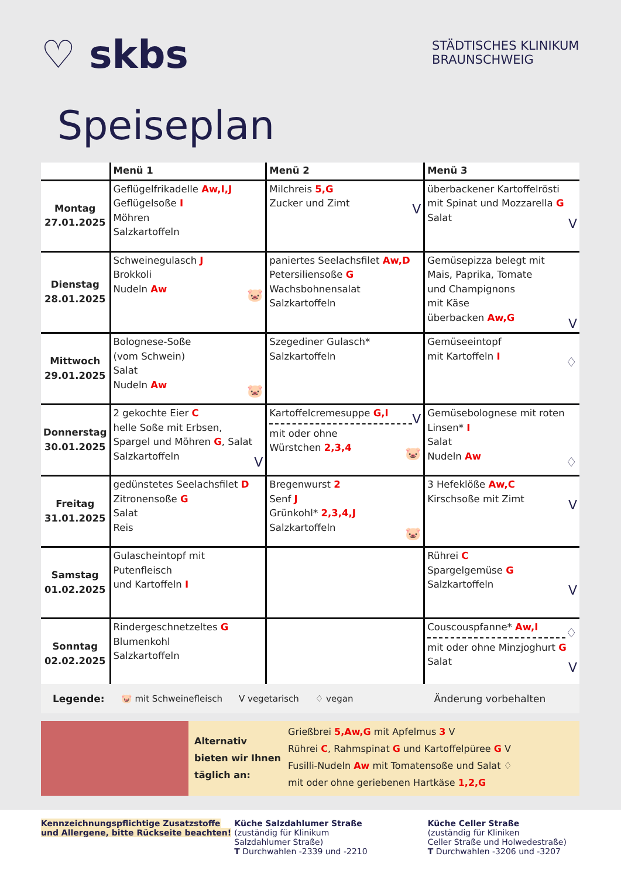♡ skbs
STÄDTISCHES KLINIKUM
BRAUNSCHWEIG
Speiseplan
| | Menü 1 | Menü 2 | Menü 3 |
| --- | --- | --- | --- |
| Montag 27.01.2025 | Geflügelfrikadelle Aw,I,J Geflügelsoße I Möhren Salzkartoffeln | Milchreis 5,G Zucker und Zimt V | überbackener Kartoffelrösti mit Spinat und Mozzarella G Salat V |
| Dienstag 28.01.2025 | Schweinegulasch J Brokkoli Nudeln Aw 🐷 | paniertes Seelachsfilet Aw,D Petersiliensoße G Wachsbohnensalat Salzkartoffeln | Gemüsepizza belegt mit Mais, Paprika, Tomate und Champignons mit Käse überbacken Aw,G V |
| Mittwoch 29.01.2025 | Bolognese-Soße (vom Schwein) Salat Nudeln Aw 🐷 | Szegediner Gulasch* Salzkartoffeln | Gemüseeintopf mit Kartoffeln I ♢ |
| Donnerstag 30.01.2025 | 2 gekochte Eier C helle Soße mit Erbsen, Spargel und Möhren G , Salat Salzkartoffeln V | Kartoffelcremesuppe G,I V mit oder ohne Würstchen 2,3,4 🐷 | Gemüsebolognese mit roten Linsen* I Salat Nudeln Aw ♢ |
| Freitag 31.01.2025 | gedünstetes Seelachsfilet D Zitronensoße G Salat Reis | Bregenwurst 2 Senf J Grünkohl* 2,3,4,J Salzkartoffeln 🐷 | 3 Hefeklöße Aw,C Kirschsoße mit Zimt V |
| Samstag 01.02.2025 | Gulascheintopf mit Putenfleisch und Kartoffeln I | | Rührei C Spargelgemüse G Salzkartoffeln V |
| Sonntag 02.02.2025 | Rindergeschnetzeltes G Blumenkohl Salzkartoffeln | | Couscouspfanne* Aw,I ♢ mit oder ohne Minzjoghurt G Salat V |
Legende: 🐷 mit Schweinefleisch V vegetarisch ♢ vegan Änderung vorbehalten
Alternativ bieten wir Ihnen täglich an:
Grießbrei 5,Aw,G mit Apfelmus 3 V
Rührei C, Rahmspinat G und Kartoffelpüree G V
Fusilli-Nudeln Aw mit Tomatensoße und Salat ♢
mit oder ohne geriebenen Hartkäse 1,2,G
Kennzeichnungspflichtige Zusatzstoffe und Allergene, bitte Rückseite beachten!
Küche Salzdahlumer Straße
(zuständig für Klinikum
Salzdahlumer Straße)
T Durchwahlen -2339 und -2210
Küche Celler Straße
(zuständig für Kliniken
Celler Straße und Holwedestraße)
T Durchwahlen -3206 und -3207